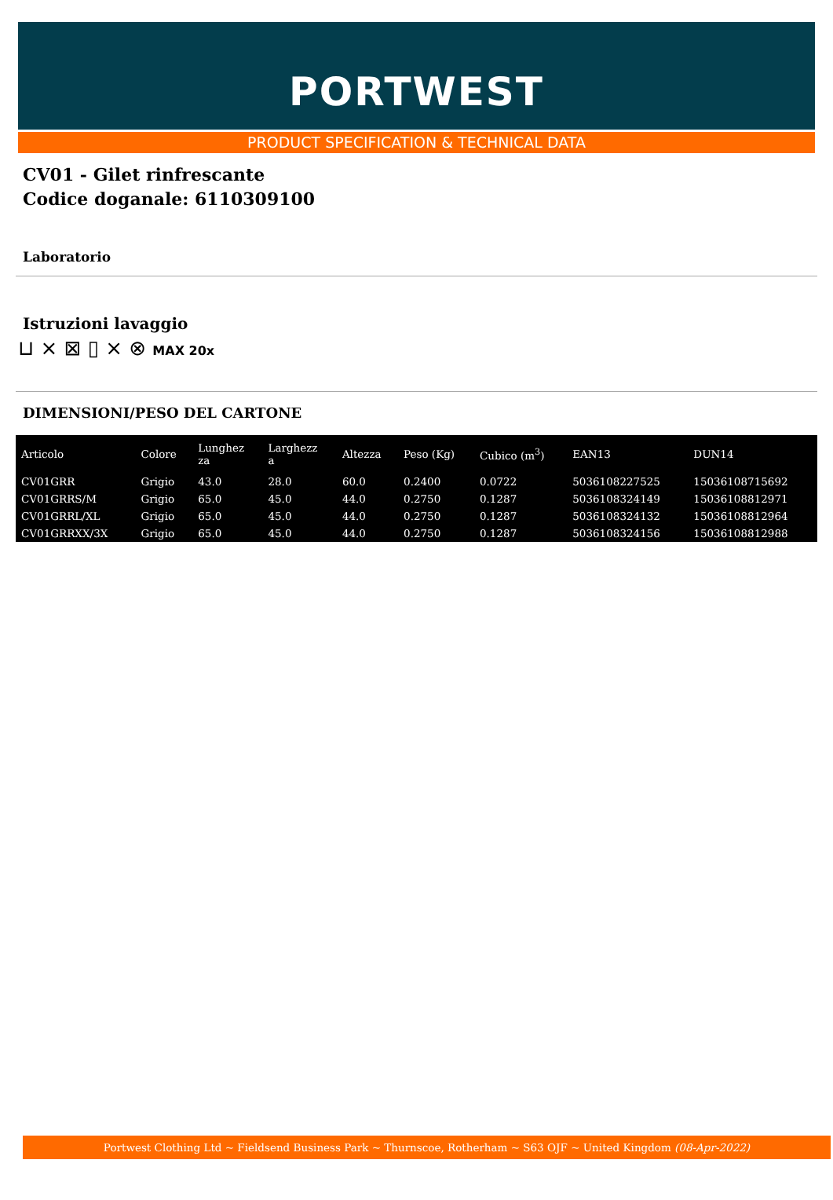PORTWEST
PRODUCT SPECIFICATION & TECHNICAL DATA
CV01 - Gilet rinfrescante
Codice doganale: 6110309100
Laboratorio
Istruzioni lavaggio
⊔ ⨯ ⊠ ▯ ⨯ ⊗ MAX 20x
DIMENSIONI/PESO DEL CARTONE
| Articolo | Colore | Lunghez za | Larghezz a | Altezza | Peso (Kg) | Cubico (m<sup>3</sup>) | EAN13 | DUN14 |
| --- | --- | --- | --- | --- | --- | --- | --- | --- |
| CV01GRR | Grigio | 43.0 | 28.0 | 60.0 | 0.2400 | 0.0722 | 5036108227525 | 15036108715692 |
| CV01GRRS/M | Grigio | 65.0 | 45.0 | 44.0 | 0.2750 | 0.1287 | 5036108324149 | 15036108812971 |
| CV01GRRL/XL | Grigio | 65.0 | 45.0 | 44.0 | 0.2750 | 0.1287 | 5036108324132 | 15036108812964 |
| CV01GRRXX/3X | Grigio | 65.0 | 45.0 | 44.0 | 0.2750 | 0.1287 | 5036108324156 | 15036108812988 |
Portwest Clothing Ltd ~ Fieldsend Business Park ~ Thurnscoe, Rotherham ~ S63 OJF ~ United Kingdom (08-Apr-2022)